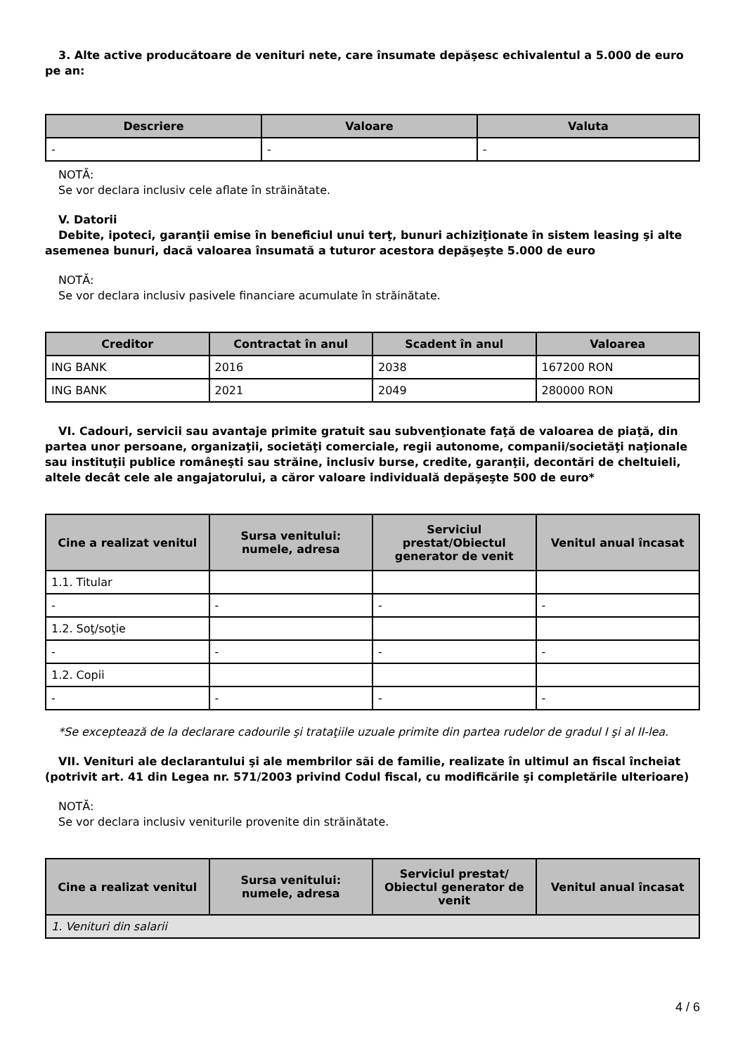3. Alte active producătoare de venituri nete, care însumate depăşesc echivalentul a 5.000 de euro pe an:
| Descriere | Valoare | Valuta |
| --- | --- | --- |
| - | - | - |
NOTĂ:
Se vor declara inclusiv cele aflate în străinătate.
V. Datorii
Debite, ipoteci, garanţii emise în beneficiul unui terţ, bunuri achiziţionate în sistem leasing şi alte asemenea bunuri, dacă valoarea însumată a tuturor acestora depăşeşte 5.000 de euro
NOTĂ:
Se vor declara inclusiv pasivele financiare acumulate în străinătate.
| Creditor | Contractat în anul | Scadent în anul | Valoarea |
| --- | --- | --- | --- |
| ING BANK | 2016 | 2038 | 167200 RON |
| ING BANK | 2021 | 2049 | 280000 RON |
VI. Cadouri, servicii sau avantaje primite gratuit sau subvenţionate faţă de valoarea de piaţă, din partea unor persoane, organizaţii, societăţi comerciale, regii autonome, companii/societăţi naţionale sau instituţii publice româneşti sau străine, inclusiv burse, credite, garanţii, decontări de cheltuieli, altele decât cele ale angajatorului, a căror valoare individuală depăşeşte 500 de euro*
| Cine a realizat venitul | Sursa venitului: numele, adresa | Serviciul prestat/Obiectul generator de venit | Venitul anual încasat |
| --- | --- | --- | --- |
| 1.1. Titular | | | |
| - | - | - | - |
| 1.2. Soţ/soţie | | | |
| - | - | - | - |
| 1.2. Copii | | | |
| - | - | - | - |
*Se exceptează de la declarare cadourile şi trataţiile uzuale primite din partea rudelor de gradul I şi al II-lea.
VII. Venituri ale declarantului şi ale membrilor săi de familie, realizate în ultimul an fiscal încheiat (potrivit art. 41 din Legea nr. 571/2003 privind Codul fiscal, cu modificările şi completările ulterioare)
NOTĂ:
Se vor declara inclusiv veniturile provenite din străinătate.
| Cine a realizat venitul | Sursa venitului: numele, adresa | Serviciul prestat/ Obiectul generator de venit | Venitul anual încasat |
| --- | --- | --- | --- |
| 1. Venituri din salarii | | | |
4 / 6